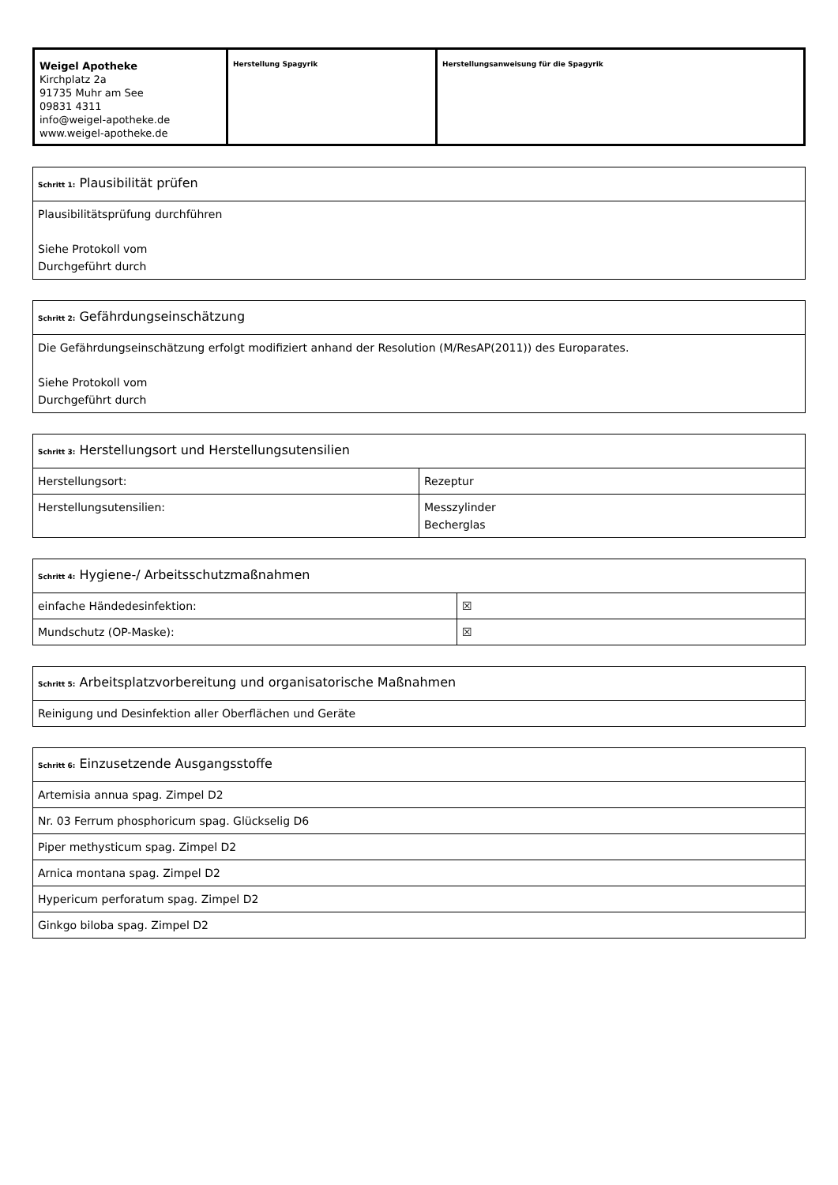| Weigel Apotheke Kirchplatz 2a 91735 Muhr am See 09831 4311 info@weigel-apotheke.de www.weigel-apotheke.de | Herstellung Spagyrik | Herstellungsanweisung für die Spagyrik |
| Schritt 1: Plausibilität prüfen |
| Plausibilitätsprüfung durchführen Siehe Protokoll vom Durchgeführt durch |
| Schritt 2: Gefährdungseinschätzung |
| Die Gefährdungseinschätzung erfolgt modifiziert anhand der Resolution (M/ResAP(2011)) des Europarates. Siehe Protokoll vom Durchgeführt durch |
| Schritt 3: Herstellungsort und Herstellungsutensilien | |
| Herstellungsort: | Rezeptur |
| Herstellungsutensilien: | Messzylinder Becherglas |
| Schritt 4: Hygiene-/ Arbeitsschutzmaßnahmen | |
| einfache Händedesinfektion: | ☒ |
| Mundschutz (OP-Maske): | ☒ |
| Schritt 5: Arbeitsplatzvorbereitung und organisatorische Maßnahmen |
| Reinigung und Desinfektion aller Oberflächen und Geräte |
| Schritt 6: Einzusetzende Ausgangsstoffe |
| Artemisia annua spag. Zimpel D2 |
| Nr. 03 Ferrum phosphoricum spag. Glückselig D6 |
| Piper methysticum spag. Zimpel D2 |
| Arnica montana spag. Zimpel D2 |
| Hypericum perforatum spag. Zimpel D2 |
| Ginkgo biloba spag. Zimpel D2 |